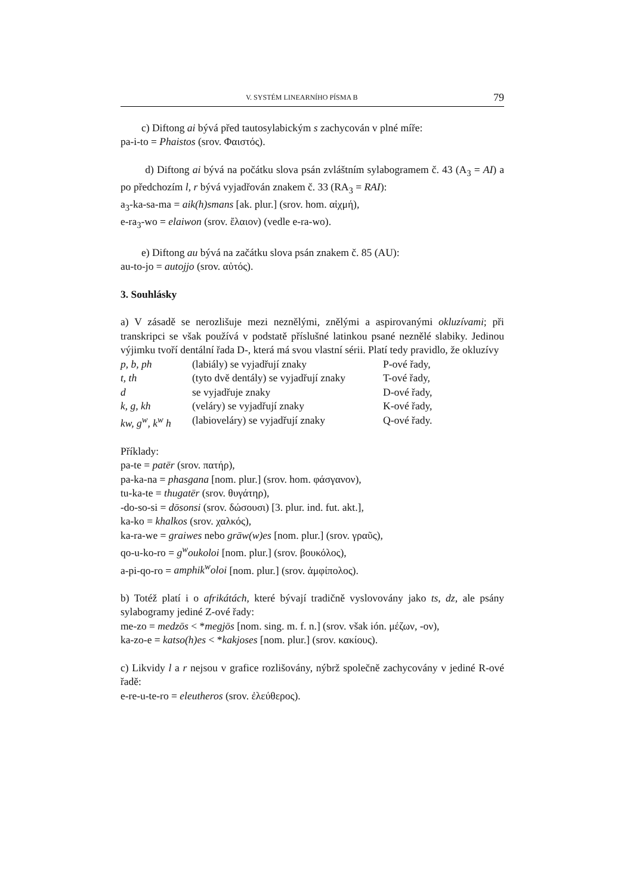V. SYSTÉM LINEARNÍHO PÍSMA B 79
c) Diftong ai bývá před tautosylabickým s zachycován v plné míře:
pa-i-to = Phaistos (srov. Φαιστός).
d) Diftong ai bývá na počátku slova psán zvláštním sylabogramem č. 43 (A<sub>3</sub> = AI) a po předchozím l, r bývá vyjadřován znakem č. 33 (RA<sub>3</sub> = RAI):
a<sub>3</sub>-ka-sa-ma = aik(h)smans [ak. plur.] (srov. hom. αἰχμή),
e-ra<sub>3</sub>-wo = elaiwon (srov. ἔλαιον) (vedle e-ra-wo).
e) Diftong au bývá na začátku slova psán znakem č. 85 (AU):
au-to-jo = autojjo (srov. αὐτός).
3. Souhlásky
a) V zásadě se nerozlišuje mezi neznělými, znělými a aspirovanými okluzívami; při transkripci se však používá v podstatě příslušné latinkou psané neznělé slabiky. Jedinou výjimku tvoří dentální řada D-, která má svou vlastní sérii. Platí tedy pravidlo, že okluzívy
| p, b, ph | (labiály) se vyjadřují znaky | P-ové řady, |
| t, th | (tyto dvě dentály) se vyjadřují znaky | T-ové řady, |
| d | se vyjadřuje znaky | D-ové řady, |
| k, g, kh | (veláry) se vyjadřují znaky | K-ové řady, |
| kw, g<sup>w</sup>, k<sup>w</sup> h | (labioveláry) se vyjadřují znaky | Q-ové řady. |
Příklady:
pa-te = patēr (srov. πατήρ),
pa-ka-na = phasgana [nom. plur.] (srov. hom. φάσγανον),
tu-ka-te = thugatēr (srov. θυγάτηρ),
-do-so-si = dōsonsi (srov. δώσουσι) [3. plur. ind. fut. akt.],
ka-ko = khalkos (srov. χαλκός),
ka-ra-we = graiwes nebo grāw(w)es [nom. plur.] (srov. γραῦς),
qo-u-ko-ro = g<sup>w</sup>oukoloi [nom. plur.] (srov. βουκόλος),
a-pi-qo-ro = amphik<sup>w</sup>oloi [nom. plur.] (srov. ἀμφίπολος).
b) Totéž platí i o afrikátách, které bývají tradičně vyslovovány jako ts, dz, ale psány sylabogramy jediné Z-ové řady:
me-zo = medzōs < *megjōs [nom. sing. m. f. n.] (srov. však ión. μέζων, -ον),
ka-zo-e = katso(h)es < *kakjoses [nom. plur.] (srov. κακίους).
c) Likvidy l a r nejsou v grafice rozlišovány, nýbrž společně zachycovány v jediné R-ové řadě:
e-re-u-te-ro = eleutheros (srov. ἐλεύθερος).